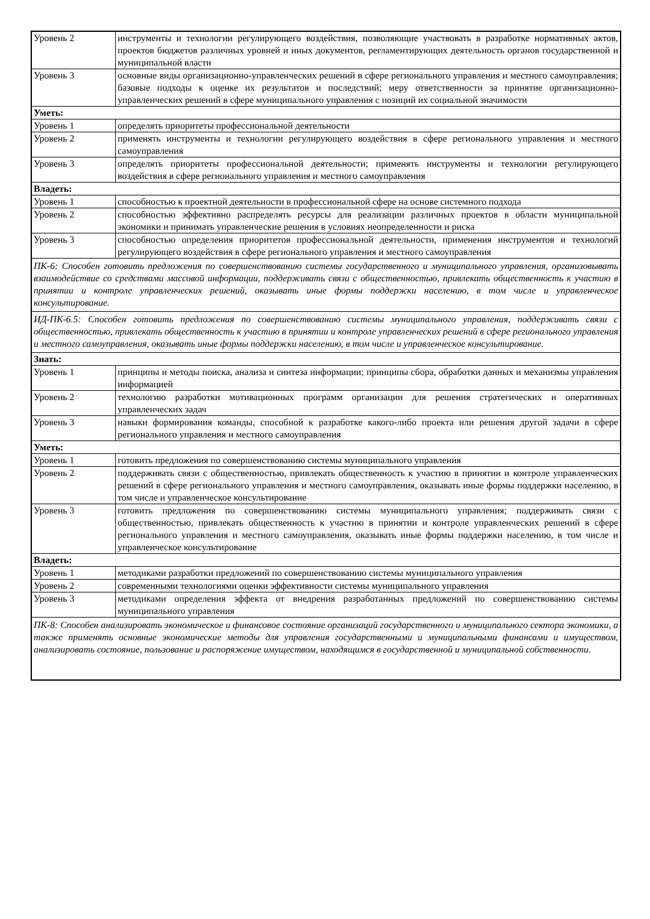| Уровень 2 | инструменты и технологии регулирующего воздействия, позволяющие участвовать в разработке нормативных актов, проектов бюджетов различных уровней и иных документов, регламентирующих деятельность органов государственной и муниципальной власти |
| Уровень 3 | основные виды организационно-управленческих решений в сфере регионального управления и местного самоуправления; базовые подходы к оценке их результатов и последствий; меру ответственности за принятие организационно-управленческих решений в сфере муниципального управления с позиций их социальной значимости |
| Уметь: | |
| Уровень 1 | определять приоритеты профессиональной деятельности |
| Уровень 2 | применять инструменты и технологии регулирующего воздействия в сфере регионального управления и местного самоуправления |
| Уровень 3 | определять приоритеты профессиональной деятельности; применять инструменты и технологии регулирующего воздействия в сфере регионального управления и местного самоуправления |
| Владеть: | |
| Уровень 1 | способностью к проектной деятельности в профессиональной сфере на основе системного подхода |
| Уровень 2 | способностью эффективно распределять ресурсы для реализации различных проектов в области муниципальной экономики и принимать управленческие решения в условиях неопределенности и риска |
| Уровень 3 | способностью определения приоритетов профессиональной деятельности, применения инструментов и технологий регулирующего воздействия в сфере регионального управления и местного самоуправления |
| ПК-6: Способен готовить предложения по совершенствованию системы государственного и муниципального управления, организовывать взаимодействие со средствами массовой информации, поддерживать связи с общественностью, привлекать общественность к участию в принятии и контроле управленческих решений, оказывать иные формы поддержки населению, в том числе и управленческое консультирование. | |
| ИД-ПК-6.5: Способен готовить предложения по совершенствованию системы муниципального управления, поддерживать связи с общественностью, привлекать общественность к участию в принятии и контроле управленческих решений в сфере регионального управления и местного самоуправления, оказывать иные формы поддержки населению, в том числе и управленческое консультирование. | |
| Знать: | |
| Уровень 1 | принципы и методы поиска, анализа и синтеза информации; принципы сбора, обработки данных и механизмы управления информацией |
| Уровень 2 | технологию разработки мотивационных программ организации для решения стратегических и оперативных управленческих задач |
| Уровень 3 | навыки формирования команды, способной к разработке какого-либо проекта или решения другой задачи в сфере регионального управления и местного самоуправления |
| Уметь: | |
| Уровень 1 | готовить предложения по совершенствованию системы муниципального управления |
| Уровень 2 | поддерживать связи с общественностью, привлекать общественность к участию в принятии и контроле управленческих решений в сфере регионального управления и местного самоуправления, оказывать иные формы поддержки населению, в том числе и управленческое консультирование |
| Уровень 3 | готовить предложения по совершенствованию системы муниципального управления; поддерживать связи с общественностью, привлекать общественность к участию в принятии и контроле управленческих решений в сфере регионального управления и местного самоуправления, оказывать иные формы поддержки населению, в том числе и управленческое консультирование |
| Владеть: | |
| Уровень 1 | методиками разработки предложений по совершенствованию системы муниципального управления |
| Уровень 2 | современными технологиями оценки эффективности системы муниципального управления |
| Уровень 3 | методиками определения эффекта от внедрения разработанных предложений по совершенствованию системы муниципального управления |
| ПК-8: Способен анализировать экономическое и финансовое состояние организаций государственного и муниципального сектора экономики, а также применять основные экономические методы для управления государственными и муниципальными финансами и имуществом, анализировать состояние, пользование и распоряжение имуществом, находящимся в государственной и муниципальной собственности. | |